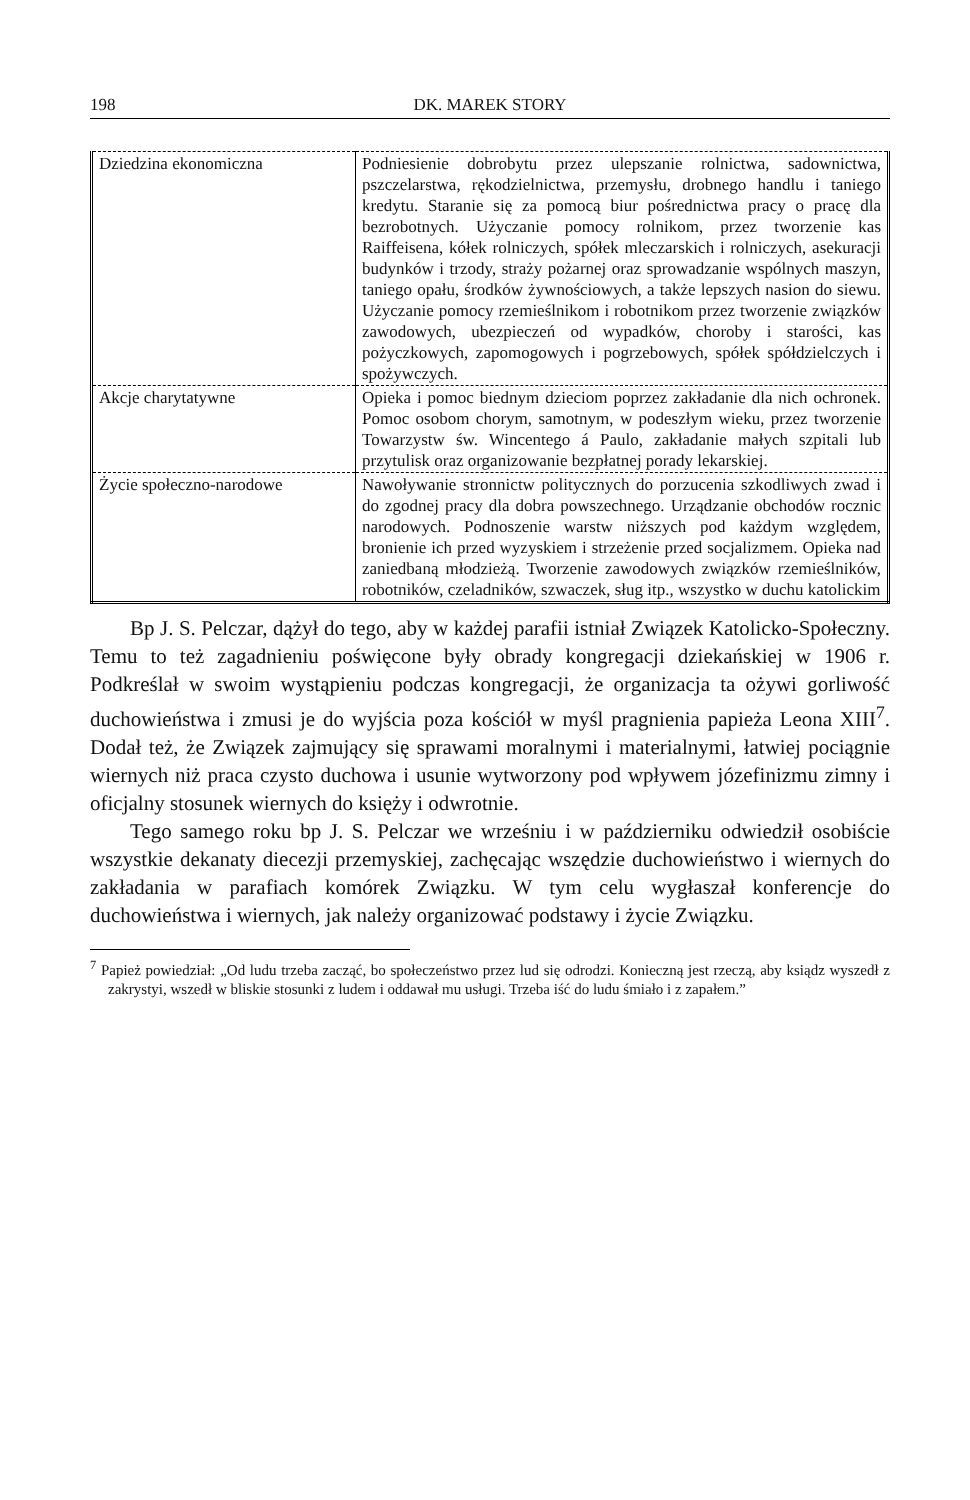198 DK. MAREK STORY
| Dziedzina ekonomiczna | Podniesienie dobrobytu przez ulepszanie rolnictwa, sadownictwa, pszczelarstwa, rękodzielnictwa, przemysłu, drobnego handlu i taniego kredytu. Staranie się za pomocą biur pośrednictwa pracy o pracę dla bezrobotnych. Użyczanie pomocy rolnikom, przez tworzenie kas Raiffeisena, kółek rolniczych, spółek mleczarskich i rolniczych, asekuracji budynków i trzody, straży pożarnej oraz sprowadzanie wspólnych maszyn, taniego opału, środków żywnościowych, a także lepszych nasion do siewu. Użyczanie pomocy rzemieślnikom i robotnikom przez tworzenie związków zawodowych, ubezpieczeń od wypadków, choroby i starości, kas pożyczkowych, zapomogowych i pogrzebowych, spółek spółdzielczych i spożywczych. |
| Akcje charytatywne | Opieka i pomoc biednym dzieciom poprzez zakładanie dla nich ochronek. Pomoc osobom chorym, samotnym, w podeszłym wieku, przez tworzenie Towarzystw św. Wincentego á Paulo, zakładanie małych szpitali lub przytulisk oraz organizowanie bezpłatnej porady lekarskiej. |
| Życie społeczno-narodowe | Nawoływanie stronnictw politycznych do porzucenia szkodliwych zwad i do zgodnej pracy dla dobra powszechnego. Urządzanie obchodów rocznic narodowych. Podnoszenie warstw niższych pod każdym względem, bronienie ich przed wyzyskiem i strzeżenie przed socjalizmem. Opieka nad zaniedbaną młodzieżą. Tworzenie zawodowych związków rzemieślników, robotników, czeladników, szwaczek, sług itp., wszystko w duchu katolickim |
Bp J. S. Pelczar, dążył do tego, aby w każdej parafii istniał Związek Katolicko-Społeczny. Temu to też zagadnieniu poświęcone były obrady kongregacji dziekańskiej w 1906 r. Podkreślał w swoim wystąpieniu podczas kongregacji, że organizacja ta ożywi gorliwość duchowieństwa i zmusi je do wyjścia poza kościół w myśl pragnienia papieża Leona XIII<sup>7</sup>. Dodał też, że Związek zajmujący się sprawami moralnymi i materialnymi, łatwiej pociągnie wiernych niż praca czysto duchowa i usunie wytworzony pod wpływem józefinizmu zimny i oficjalny stosunek wiernych do księży i odwrotnie.
Tego samego roku bp J. S. Pelczar we wrześniu i w październiku odwiedził osobiście wszystkie dekanaty diecezji przemyskiej, zachęcając wszędzie duchowieństwo i wiernych do zakładania w parafiach komórek Związku. W tym celu wygłaszał konferencje do duchowieństwa i wiernych, jak należy organizować podstawy i życie Związku.
<sup>7</sup> Papież powiedział: „Od ludu trzeba zacząć, bo społeczeństwo przez lud się odrodzi. Konieczną jest rzeczą, aby ksiądz wyszedł z zakrystyi, wszedł w bliskie stosunki z ludem i oddawał mu usługi. Trzeba iść do ludu śmiało i z zapałem.”